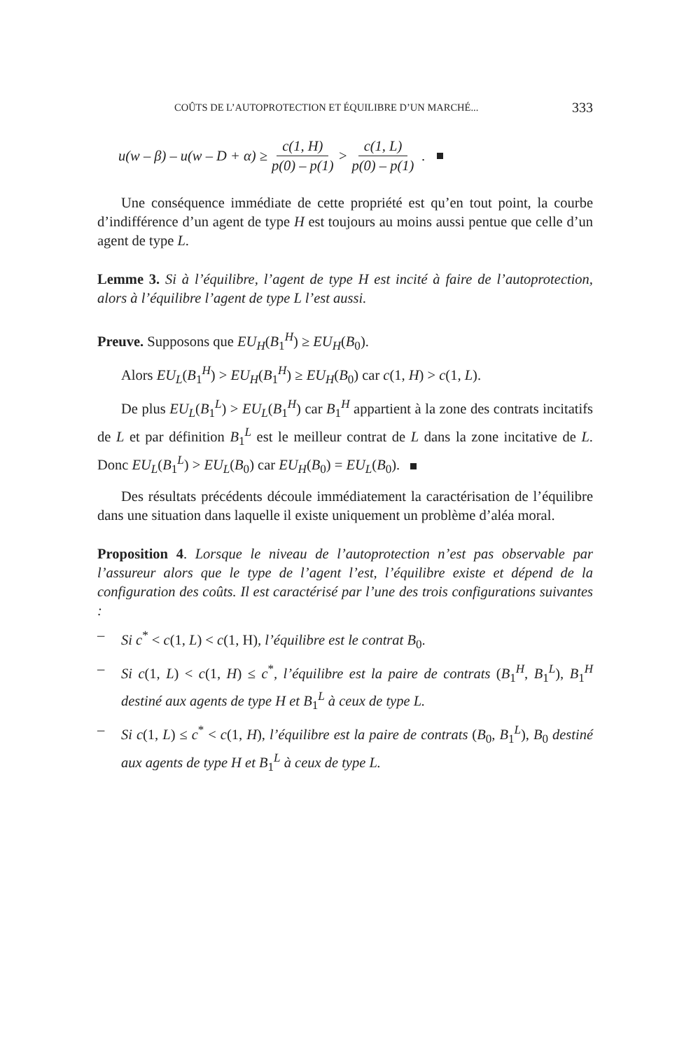COÛTS DE L’AUTOPROTECTION ET ÉQUILIBRE D’UN MARCHÉ... 333
u(w – β) – u(w – D + α) ≥ c(1, H) p(0) – p(1) > c(1, L) p(0) – p(1) .
Une conséquence immédiate de cette propriété est qu’en tout point, la courbe d’indifférence d’un agent de type H est toujours au moins aussi pentue que celle d’un agent de type L.
Lemme 3. Si à l’équilibre, l’agent de type H est incité à faire de l’autoprotection, alors à l’équilibre l’agent de type L l’est aussi.
Preuve. Supposons que EU<sub>H</sub>(B<sub>1</sub><sup>H</sup>) ≥ EU<sub>H</sub>(B<sub>0</sub>).
Alors EU<sub>L</sub>(B<sub>1</sub><sup>H</sup>) > EU<sub>H</sub>(B<sub>1</sub><sup>H</sup>) ≥ EU<sub>H</sub>(B<sub>0</sub>) car c(1, H) > c(1, L).
De plus EU<sub>L</sub>(B<sub>1</sub><sup>L</sup>) > EU<sub>L</sub>(B<sub>1</sub><sup>H</sup>) car B<sub>1</sub><sup>H</sup> appartient à la zone des contrats incitatifs de L et par définition B<sub>1</sub><sup>L</sup> est le meilleur contrat de L dans la zone incitative de L. Donc EU<sub>L</sub>(B<sub>1</sub><sup>L</sup>) > EU<sub>L</sub>(B<sub>0</sub>) car EU<sub>H</sub>(B<sub>0</sub>) = EU<sub>L</sub>(B<sub>0</sub>).
Des résultats précédents découle immédiatement la caractérisation de l’équilibre dans une situation dans laquelle il existe uniquement un problème d’aléa moral.
Proposition 4. Lorsque le niveau de l’autoprotection n’est pas observable par l’assureur alors que le type de l’agent l’est, l’équilibre existe et dépend de la configuration des coûts. Il est caractérisé par l’une des trois configurations suivantes :
– Si c<sup>*</sup> < c(1, L) < c(1, H), l’équilibre est le contrat B<sub>0</sub>.
– Si c(1, L) < c(1, H) ≤ c<sup>*</sup>, l’équilibre est la paire de contrats (B<sub>1</sub><sup>H</sup>, B<sub>1</sub><sup>L</sup>), B<sub>1</sub><sup>H</sup> destiné aux agents de type H et B<sub>1</sub><sup>L</sup> à ceux de type L.
– Si c(1, L) ≤ c<sup>*</sup> < c(1, H), l’équilibre est la paire de contrats (B<sub>0</sub>, B<sub>1</sub><sup>L</sup>), B<sub>0</sub> destiné aux agents de type H et B<sub>1</sub><sup>L</sup> à ceux de type L.